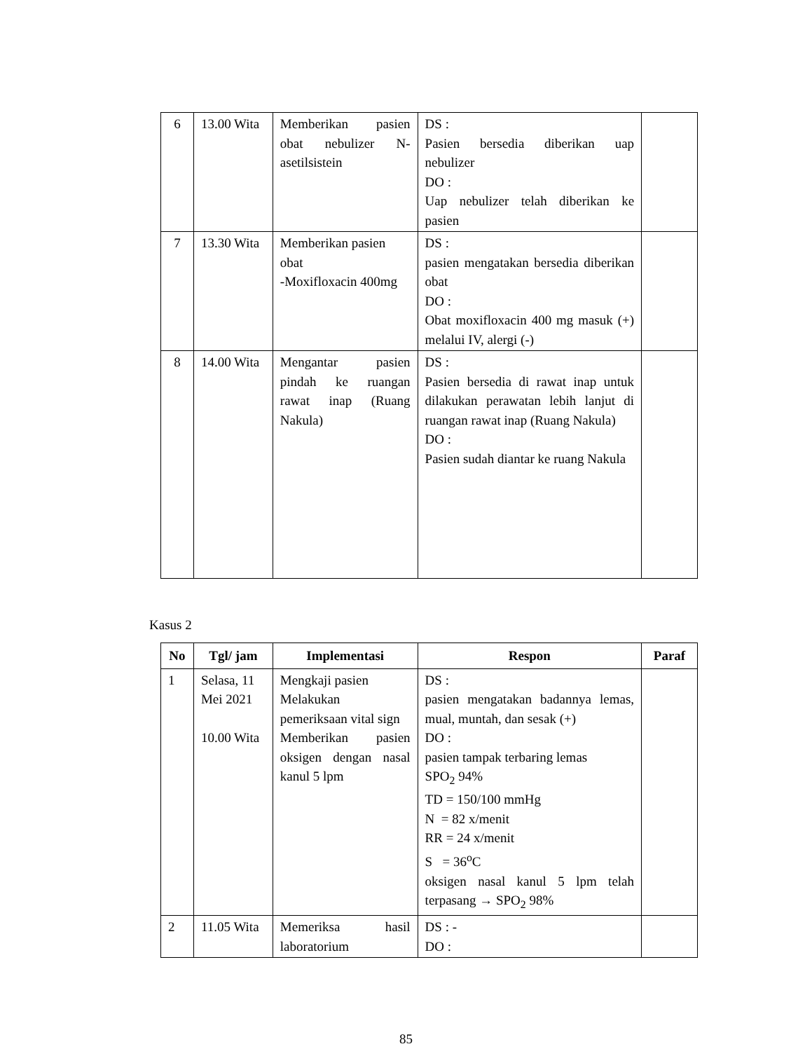| 6 | 13.00 Wita | Memberikan pasien obat nebulizer N-asetilsistein | DS : Pasien bersedia diberikan uap nebulizer DO : Uap nebulizer telah diberikan ke pasien | |
| 7 | 13.30 Wita | Memberikan pasien obat -Moxifloxacin 400mg | DS : pasien mengatakan bersedia diberikan obat DO : Obat moxifloxacin 400 mg masuk (+) melalui IV, alergi (-) | |
| 8 | 14.00 Wita | Mengantar pasien pindah ke ruangan rawat inap (Ruang Nakula) | DS : Pasien bersedia di rawat inap untuk dilakukan perawatan lebih lanjut di ruangan rawat inap (Ruang Nakula) DO : Pasien sudah diantar ke ruang Nakula | |
Kasus 2
| No | Tgl/ jam | Implementasi | Respon | Paraf |
| --- | --- | --- | --- | --- |
| 1 | Selasa, 11 Mei 2021 10.00 Wita | Mengkaji pasien Melakukan pemeriksaan vital sign Memberikan pasien oksigen dengan nasal kanul 5 lpm | DS : pasien mengatakan badannya lemas, mual, muntah, dan sesak (+) DO : pasien tampak terbaring lemas SPO<sub>2</sub> 94% TD = 150/100 mmHg N = 82 x/menit RR = 24 x/menit S = 36<sup>o</sup>C oksigen nasal kanul 5 lpm telah terpasang → SPO<sub>2</sub> 98% | |
| 2 | 11.05 Wita | Memeriksa hasil laboratorium | DS : - DO : | |
85